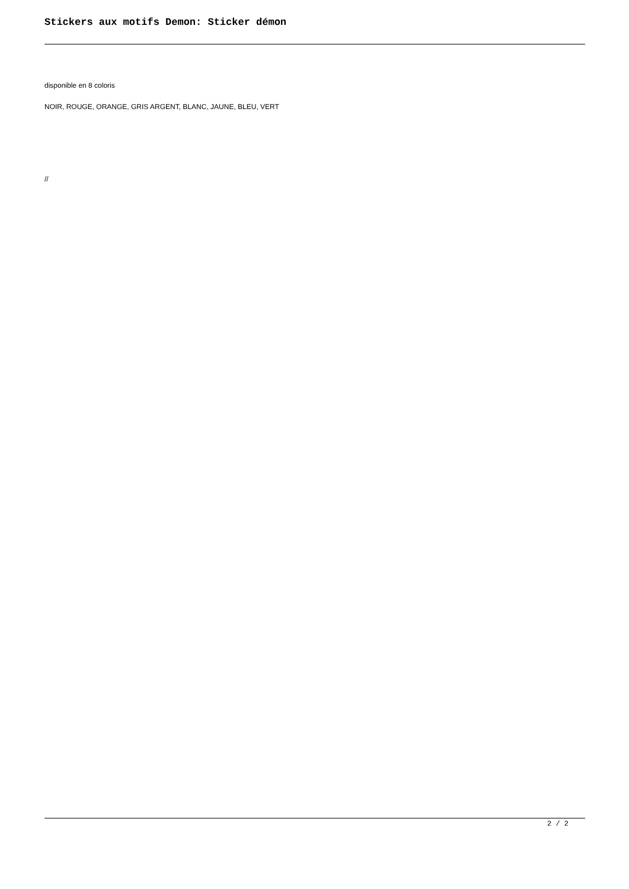Stickers aux motifs Demon: Sticker démon
disponible en 8 coloris
NOIR, ROUGE, ORANGE, GRIS ARGENT, BLANC, JAUNE, BLEU, VERT
//
2 / 2